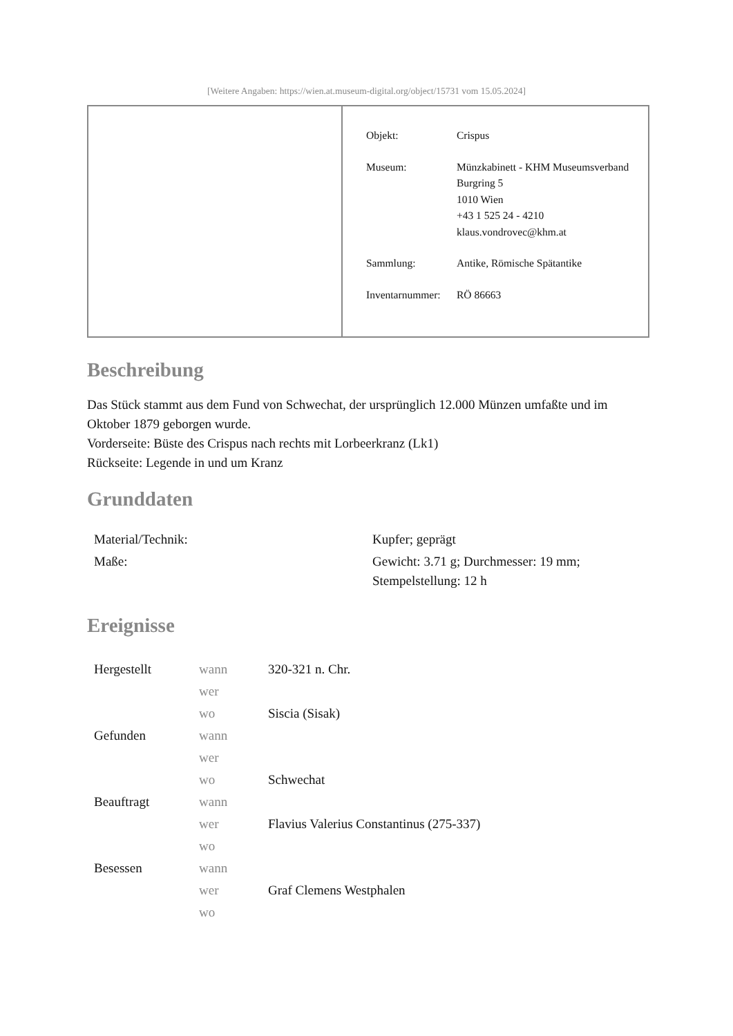[Weitere Angaben: https://wien.at.museum-digital.org/object/15731 vom 15.05.2024]
| Objekt: | Crispus |
| Museum: | Münzkabinett - KHM Museumsverband Burgring 5 1010 Wien +43 1 525 24 - 4210 klaus.vondrovec@khm.at |
| Sammlung: | Antike, Römische Spätantike |
| Inventarnummer: | RÖ 86663 |
Beschreibung
Das Stück stammt aus dem Fund von Schwechat, der ursprünglich 12.000 Münzen umfaßte und im Oktober 1879 geborgen wurde.
Vorderseite: Büste des Crispus nach rechts mit Lorbeerkranz (Lk1)
Rückseite: Legende in und um Kranz
Grunddaten
| Material/Technik: | Kupfer; geprägt |
| Maße: | Gewicht: 3.71 g; Durchmesser: 19 mm; Stempelstellung: 12 h |
Ereignisse
| Hergestellt | wann | 320-321 n. Chr. |
| | wer | |
| | wo | Siscia (Sisak) |
| Gefunden | wann | |
| | wer | |
| | wo | Schwechat |
| Beauftragt | wann | |
| | wer | Flavius Valerius Constantinus (275-337) |
| | wo | |
| Besessen | wann | |
| | wer | Graf Clemens Westphalen |
| | wo | |